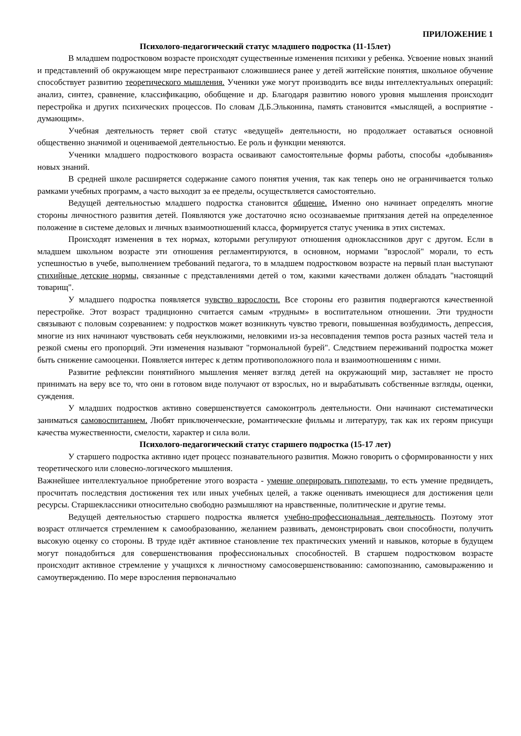ПРИЛОЖЕНИЕ 1
Психолого-педагогический статус младшего подростка (11-15лет)
В младшем подростковом возрасте происходят существенные изменения психики у ребенка. Усвоение новых знаний и представлений об окружающем мире перестраивают сложившиеся ранее у детей житейские понятия, школьное обучение способствует развитию теоретического мышления. Ученики уже могут производить все виды интеллектуальных операций: анализ, синтез, сравнение, классификацию, обобщение и др. Благодаря развитию нового уровня мышления происходит перестройка и других психических процессов. По словам Д.Б.Эльконина, память становится «мыслящей, а восприятие - думающим».
Учебная деятельность теряет свой статус «ведущей» деятельности, но продолжает оставаться основной общественно значимой и оцениваемой деятельностью. Ее роль и функции меняются.
Ученики младшего подросткового возраста осваивают самостоятельные формы работы, способы «добывания» новых знаний.
В средней школе расширяется содержание самого понятия учения, так как теперь оно не ограничивается только рамками учебных программ, а часто выходит за ее пределы, осуществляется самостоятельно.
Ведущей деятельностью младшего подростка становится общение. Именно оно начинает определять многие стороны личностного развития детей. Появляются уже достаточно ясно осознаваемые притязания детей на определенное положение в системе деловых и личных взаимоотношений класса, формируется статус ученика в этих системах.
Происходят изменения в тех нормах, которыми регулируют отношения одноклассников друг с другом. Если в младшем школьном возрасте эти отношения регламентируются, в основном, нормами "взрослой" морали, то есть успешностью в учебе, выполнением требований педагога, то в младшем подростковом возрасте на первый план выступают стихийные детские нормы, связанные с представлениями детей о том, какими качествами должен обладать "настоящий товарищ".
У младшего подростка появляется чувство взрослости. Все стороны его развития подвергаются качественной перестройке. Этот возраст традиционно считается самым «трудным» в воспитательном отношении. Эти трудности связывают с половым созреванием: у подростков может возникнуть чувство тревоги, повышенная возбудимость, депрессия, многие из них начинают чувствовать себя неуклюжими, неловкими из-за несовпадения темпов роста разных частей тела и резкой смены его пропорций. Эти изменения называют "гормональной бурей". Следствием переживаний подростка может быть снижение самооценки. Появляется интерес к детям противоположного пола и взаимоотношениям с ними.
Развитие рефлексии понятийного мышления меняет взгляд детей на окружающий мир, заставляет не просто принимать на веру все то, что они в готовом виде получают от взрослых, но и вырабатывать собственные взгляды, оценки, суждения.
У младших подростков активно совершенствуется самоконтроль деятельности. Они начинают систематически заниматься самовоспитанием. Любят приключенческие, романтические фильмы и литературу, так как их героям присущи качества мужественности, смелости, характер и сила воли.
Психолого-педагогический статус старшего подростка (15-17 лет)
У старшего подростка активно идет процесс познавательного развития. Можно говорить о сформированности у них теоретического или словесно-логического мышления.
Важнейшее интеллектуальное приобретение этого возраста - умение оперировать гипотезами, то есть умение предвидеть, просчитать последствия достижения тех или иных учебных целей, а также оценивать имеющиеся для достижения цели ресурсы. Старшеклассники относительно свободно размышляют на нравственные, политические и другие темы.
Ведущей деятельностью старшего подростка является учебно-профессиональная деятельность. Поэтому этот возраст отличается стремлением к самообразованию, желанием развивать, демонстрировать свои способности, получить высокую оценку со стороны. В труде идёт активное становление тех практических умений и навыков, которые в будущем могут понадобиться для совершенствования профессиональных способностей. В старшем подростковом возрасте происходит активное стремление у учащихся к личностному самосовершенствованию: самопознанию, самовыражению и самоутверждению. По мере взросления первоначально